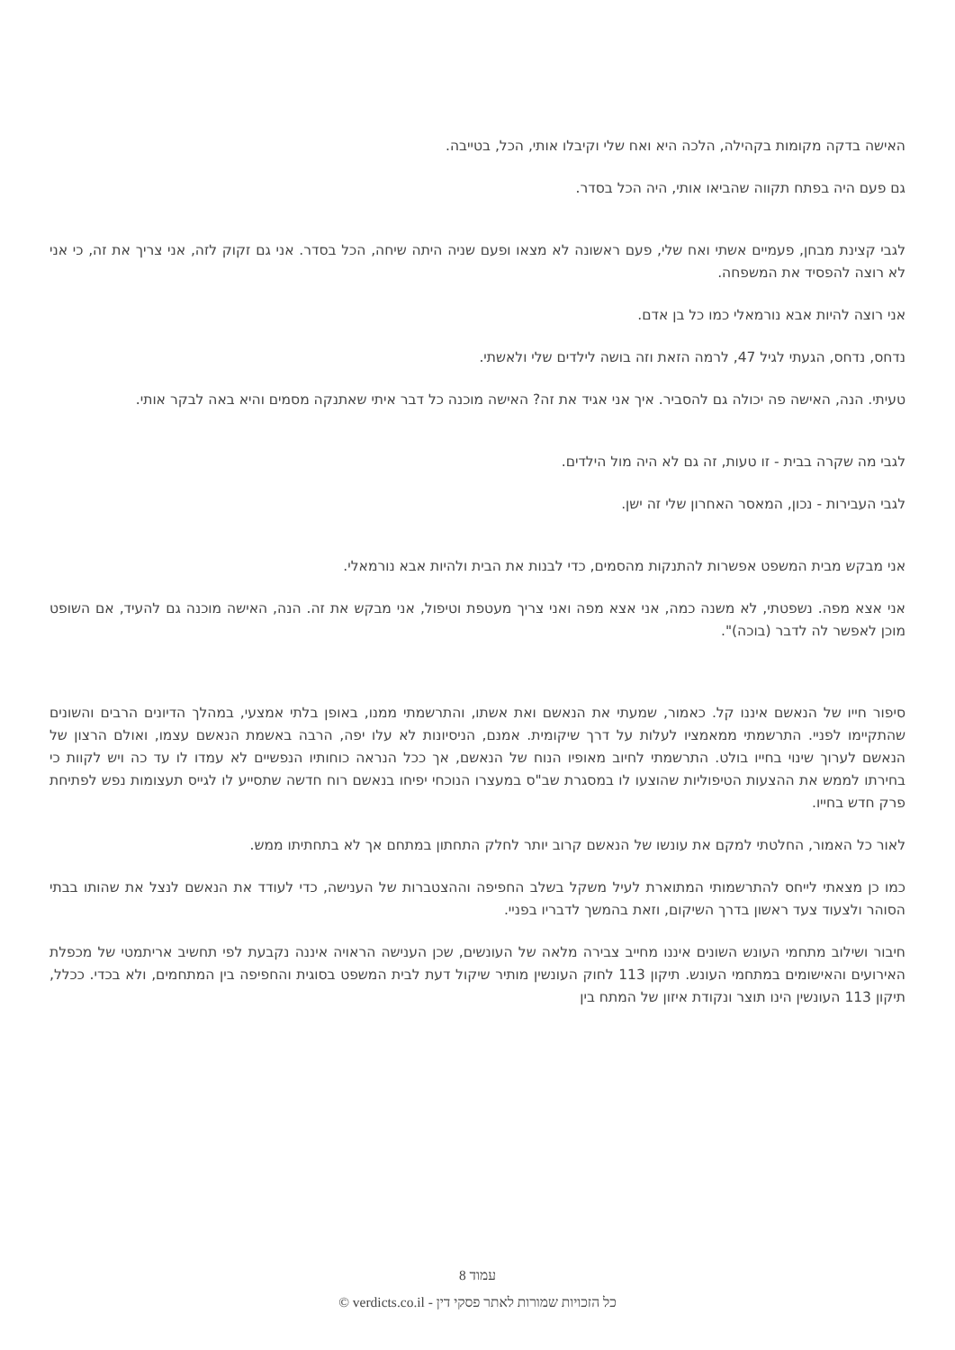האישה בדקה מקומות בקהילה, הלכה היא ואח שלי וקיבלו אותי, הכל, בטייבה.
גם פעם היה בפתח תקווה שהביאו אותי, היה הכל בסדר.
לגבי קצינת מבחן, פעמיים אשתי ואח שלי, פעם ראשונה לא מצאו ופעם שניה היתה שיחה, הכל בסדר. אני גם זקוק לזה, אני צריך את זה, כי אני לא רוצה להפסיד את המשפחה.
אני רוצה להיות אבא נורמאלי כמו כל בן אדם.
נדחס, נדחס, הגעתי לגיל 47, לרמה הזאת וזה בושה לילדים שלי ולאשתי.
טעיתי. הנה, האישה פה יכולה גם להסביר. איך אני אגיד את זה? האישה מוכנה כל דבר איתי שאתנקה מסמים והיא באה לבקר אותי.
לגבי מה שקרה בבית - זו טעות, זה גם לא היה מול הילדים.
לגבי העבירות - נכון, המאסר האחרון שלי זה ישן.
אני מבקש מבית המשפט אפשרות להתנקות מהסמים, כדי לבנות את הבית ולהיות אבא נורמאלי.
אני אצא מפה. נשפטתי, לא משנה כמה, אני אצא מפה ואני צריך מעטפת וטיפול, אני מבקש את זה. הנה, האישה מוכנה גם להעיד, אם השופט מוכן לאפשר לה לדבר (בוכה)".
סיפור חייו של הנאשם איננו קל. כאמור, שמעתי את הנאשם ואת אשתו, והתרשמתי ממנו, באופן בלתי אמצעי, במהלך הדיונים הרבים והשונים שהתקיימו לפניי. התרשמתי ממאמציו לעלות על דרך שיקומית. אמנם, הניסיונות לא עלו יפה, הרבה באשמת הנאשם עצמו, ואולם הרצון של הנאשם לערוך שינוי בחייו בולט. התרשמתי לחיוב מאופיו הנוח של הנאשם, אך ככל הנראה כוחותיו הנפשיים לא עמדו לו עד כה ויש לקוות כי בחירתו לממש את ההצעות הטיפוליות שהוצעו לו במסגרת שב"ס במעצרו הנוכחי יפיחו בנאשם רוח חדשה שתסייע לו לגייס תעצומות נפש לפתיחת פרק חדש בחייו.
לאור כל האמור, החלטתי למקם את עונשו של הנאשם קרוב יותר לחלק התחתון במתחם אך לא בתחתיתו ממש.
כמו כן מצאתי לייחס להתרשמותי המתוארת לעיל משקל בשלב החפיפה וההצטברות של הענישה, כדי לעודד את הנאשם לנצל את שהותו בבתי הסוהר ולצעוד צעד ראשון בדרך השיקום, וזאת בהמשך לדבריו בפניי.
חיבור ושילוב מתחמי העונש השונים איננו מחייב צבירה מלאה של העונשים, שכן הענישה הראויה איננה נקבעת לפי תחשיב אריתמטי של מכפלת האירועים והאישומים במתחמי העונש. תיקון 113 לחוק העונשין מותיר שיקול דעת לבית המשפט בסוגית והחפיפה בין המתחמים, ולא בכדי. ככלל, תיקון 113 העונשין הינו תוצר ונקודת איזון של המתח בין
עמוד 8
כל הזכויות שמורות לאתר פסקי דין - verdicts.co.il ©